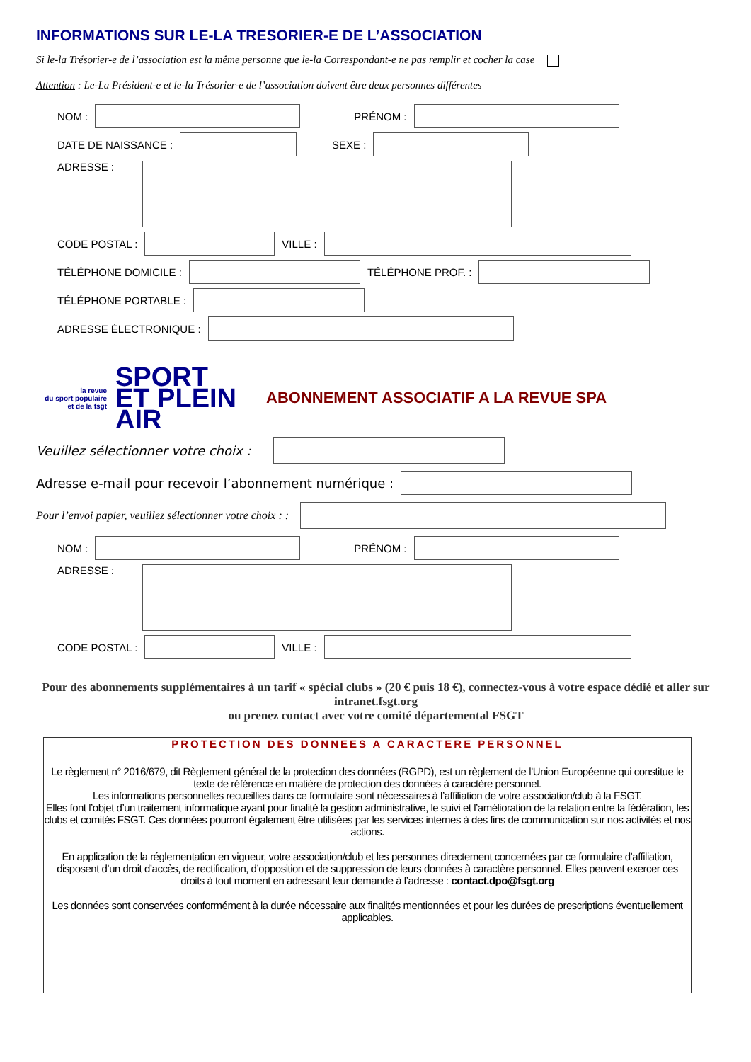INFORMATIONS SUR LE-LA TRESORIER-E DE L’ASSOCIATION
Si le-la Trésorier-e de l’association est la même personne que le-la Correspondant-e ne pas remplir et cocher la case
Attention : Le-La Président-e et le-la Trésorier-e de l’association doivent être deux personnes différentes
NOM : PRÉNOM :
DATE DE NAISSANCE : SEXE :
ADRESSE :
CODE POSTAL : VILLE :
TÉLÉPHONE DOMICILE : TÉLÉPHONE PROF. :
TÉLÉPHONE PORTABLE :
ADRESSE ÉLECTRONIQUE :
la revue
du sport populaire
et de la fsgt
SPORT
ET PLEIN
AIR
ABONNEMENT ASSOCIATIF A LA REVUE SPA
Veuillez sélectionner votre choix :
Adresse e-mail pour recevoir l’abonnement numérique :
Pour l’envoi papier, veuillez sélectionner votre choix : :
NOM : PRÉNOM :
ADRESSE :
CODE POSTAL : VILLE :
Pour des abonnements supplémentaires à un tarif « spécial clubs » (20 € puis 18 €), connectez-vous à votre espace dédié et aller sur intranet.fsgt.org
ou prenez contact avec votre comité départemental FSGT
PROTECTION DES DONNEES A CARACTERE PERSONNEL
Le règlement n° 2016/679, dit Règlement général de la protection des données (RGPD), est un règlement de l’Union Européenne qui constitue le texte de référence en matière de protection des données à caractère personnel.
Les informations personnelles recueillies dans ce formulaire sont nécessaires à l’affiliation de votre association/club à la FSGT.
Elles font l’objet d’un traitement informatique ayant pour finalité la gestion administrative, le suivi et l’amélioration de la relation entre la fédération, les clubs et comités FSGT. Ces données pourront également être utilisées par les services internes à des fins de communication sur nos activités et nos actions.
En application de la réglementation en vigueur, votre association/club et les personnes directement concernées par ce formulaire d’affiliation, disposent d’un droit d’accès, de rectification, d’opposition et de suppression de leurs données à caractère personnel. Elles peuvent exercer ces droits à tout moment en adressant leur demande à l’adresse : contact.dpo@fsgt.org
Les données sont conservées conformément à la durée nécessaire aux finalités mentionnées et pour les durées de prescriptions éventuellement applicables.